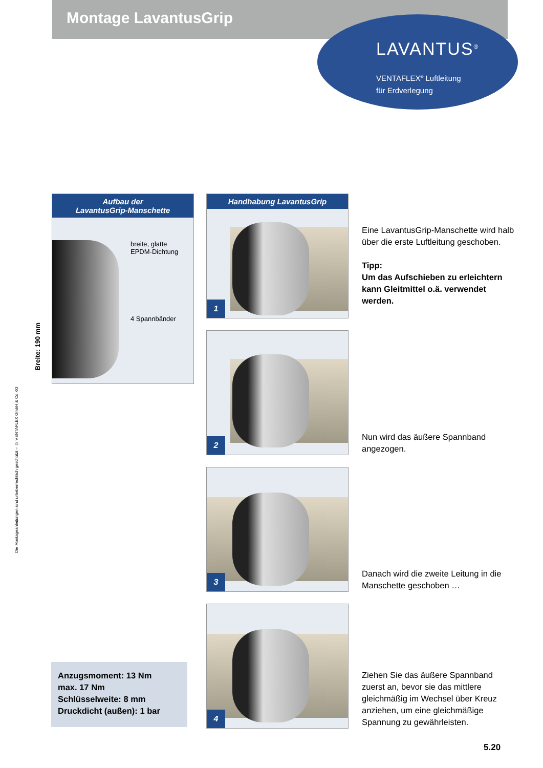Montage LavantusGrip
LAVANTUS<sup>®</sup>
VENTAFLEX<sup>®</sup> Luftleitung
für Erdverlegung
Die Montageanleitungen sind urheberrechtlich geschützt – © VENTAFLEX GmbH & Co.KG
Aufbau der
LavantusGrip-Manschette
breite, glatte
EPDM-Dichtung
4 Spannbänder
Breite: 190 mm
Handhabung LavantusGrip
1
2
3
4
Eine LavantusGrip-Manschette wird halb über die erste Luftleitung geschoben.
Tipp:
Um das Aufschieben zu erleichtern kann Gleitmittel o.ä. verwendet werden.
Nun wird das äußere Spannband angezogen.
Danach wird die zweite Leitung in die Manschette geschoben …
Ziehen Sie das äußere Spannband zuerst an, bevor sie das mittlere gleichmäßig im Wechsel über Kreuz anziehen, um eine gleichmäßige Spannung zu gewährleisten.
Anzugsmoment: 13 Nm
max. 17 Nm
Schlüsselweite: 8 mm
Druckdicht (außen): 1 bar
5.20